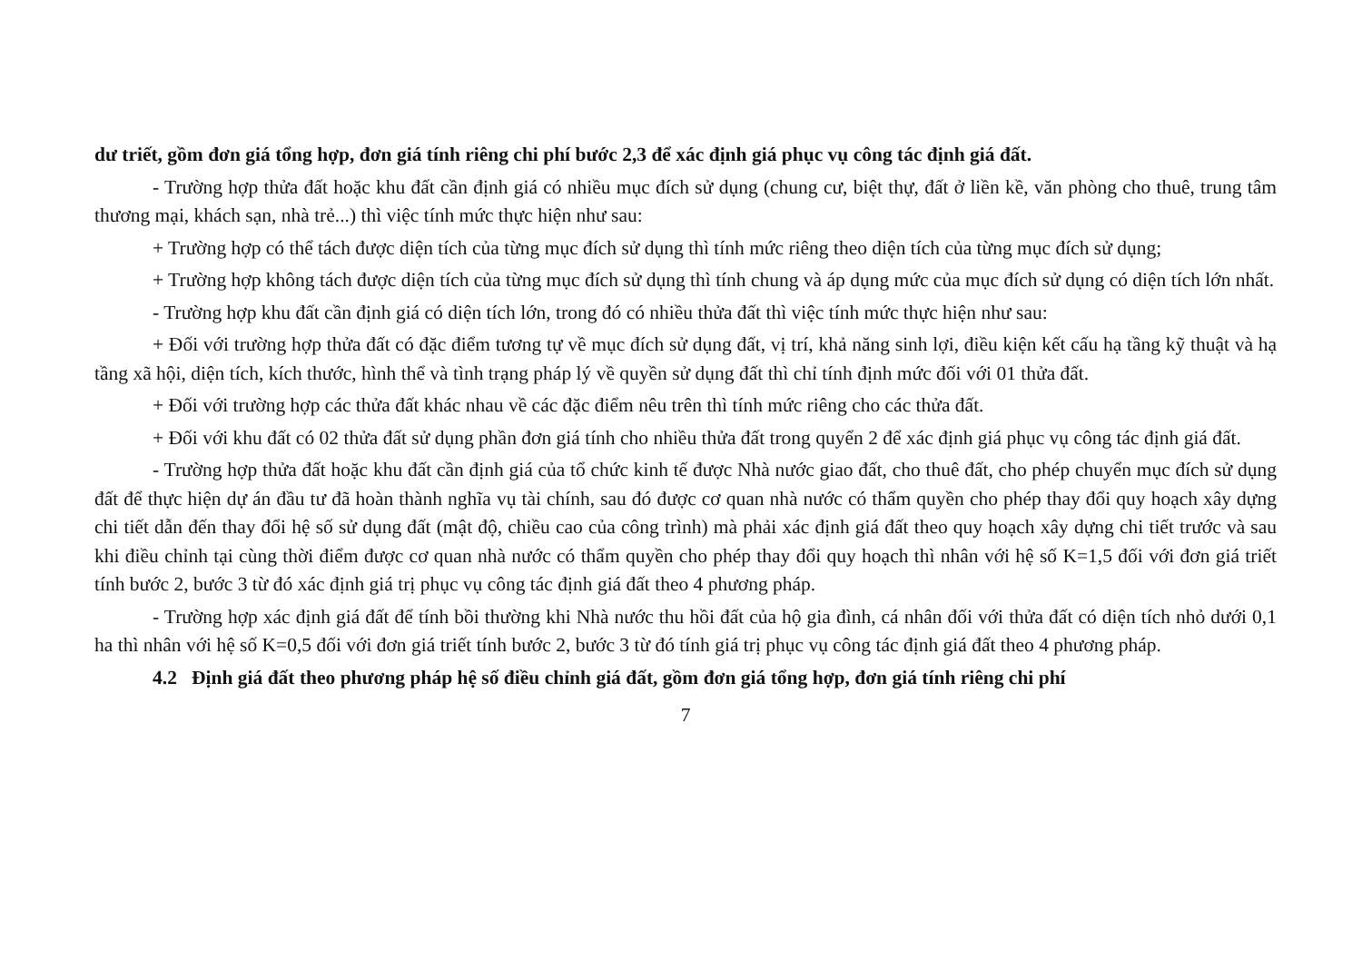dư triết, gồm đơn giá tổng hợp, đơn giá tính riêng chi phí bước 2,3 để xác định giá phục vụ công tác định giá đất.
- Trường hợp thửa đất hoặc khu đất cần định giá có nhiều mục đích sử dụng (chung cư, biệt thự, đất ở liền kề, văn phòng cho thuê, trung tâm thương mại, khách sạn, nhà trẻ...) thì việc tính mức thực hiện như sau:
+ Trường hợp có thể tách được diện tích của từng mục đích sử dụng thì tính mức riêng theo diện tích của từng mục đích sử dụng;
+ Trường hợp không tách được diện tích của từng mục đích sử dụng thì tính chung và áp dụng mức của mục đích sử dụng có diện tích lớn nhất.
- Trường hợp khu đất cần định giá có diện tích lớn, trong đó có nhiều thửa đất thì việc tính mức thực hiện như sau:
+ Đối với trường hợp thửa đất có đặc điểm tương tự về mục đích sử dụng đất, vị trí, khả năng sinh lợi, điều kiện kết cấu hạ tầng kỹ thuật và hạ tầng xã hội, diện tích, kích thước, hình thể và tình trạng pháp lý về quyền sử dụng đất thì chỉ tính định mức đối với 01 thửa đất.
+ Đối với trường hợp các thửa đất khác nhau về các đặc điểm nêu trên thì tính mức riêng cho các thửa đất.
+ Đối với khu đất có 02 thửa đất sử dụng phần đơn giá tính cho nhiều thửa đất trong quyển 2 để xác định giá phục vụ công tác định giá đất.
- Trường hợp thửa đất hoặc khu đất cần định giá của tổ chức kinh tế được Nhà nước giao đất, cho thuê đất, cho phép chuyển mục đích sử dụng đất để thực hiện dự án đầu tư đã hoàn thành nghĩa vụ tài chính, sau đó được cơ quan nhà nước có thẩm quyền cho phép thay đổi quy hoạch xây dựng chi tiết dẫn đến thay đổi hệ số sử dụng đất (mật độ, chiều cao của công trình) mà phải xác định giá đất theo quy hoạch xây dựng chi tiết trước và sau khi điều chỉnh tại cùng thời điểm được cơ quan nhà nước có thẩm quyền cho phép thay đổi quy hoạch thì nhân với hệ số K=1,5 đối với đơn giá triết tính bước 2, bước 3 từ đó xác định giá trị phục vụ công tác định giá đất theo 4 phương pháp.
- Trường hợp xác định giá đất để tính bồi thường khi Nhà nước thu hồi đất của hộ gia đình, cá nhân đối với thửa đất có diện tích nhỏ dưới 0,1 ha thì nhân với hệ số K=0,5 đối với đơn giá triết tính bước 2, bước 3 từ đó tính giá trị phục vụ công tác định giá đất theo 4 phương pháp.
4.2 Định giá đất theo phương pháp hệ số điều chỉnh giá đất, gồm đơn giá tổng hợp, đơn giá tính riêng chi phí
7